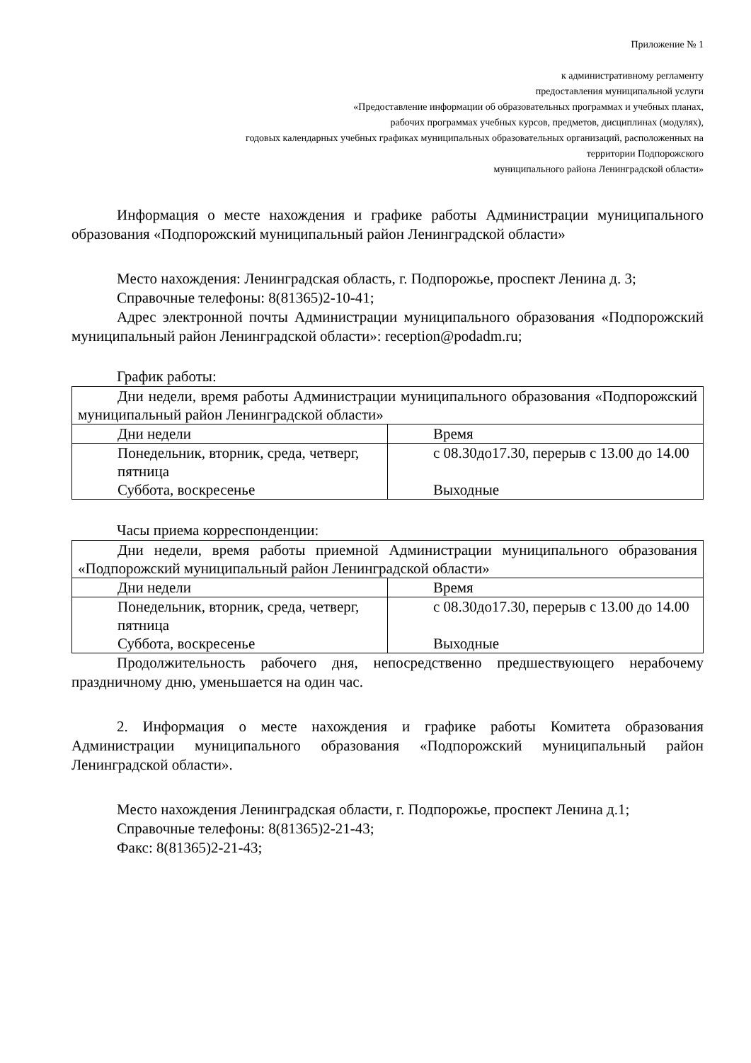Приложение № 1
к административному регламенту
предоставления муниципальной услуги
«Предоставление информации об образовательных программах и учебных планах,
рабочих программах учебных курсов, предметов, дисциплинах (модулях),
годовых календарных учебных графиках муниципальных образовательных организаций, расположенных на
территории Подпорожского
муниципального района Ленинградской области»
Информация о месте нахождения и графике работы Администрации муниципального образования «Подпорожский муниципальный район Ленинградской области»
Место нахождения: Ленинградская область, г. Подпорожье, проспект Ленина д. 3;
Справочные телефоны: 8(81365)2-10-41;
Адрес электронной почты Администрации муниципального образования «Подпорожский муниципальный район Ленинградской области»: reception@podadm.ru;
График работы:
| Дни недели, время работы Администрации муниципального образования «Подпорожский муниципальный район Ленинградской области» | |
| Дни недели | Время |
| Понедельник, вторник, среда, четверг, пятница Суббота, воскресенье | с 08.30до17.30, перерыв с 13.00 до 14.00 Выходные |
Часы приема корреспонденции:
| Дни недели, время работы приемной Администрации муниципального образования «Подпорожский муниципальный район Ленинградской области» | |
| Дни недели | Время |
| Понедельник, вторник, среда, четверг, пятница Суббота, воскресенье | с 08.30до17.30, перерыв с 13.00 до 14.00 Выходные |
Продолжительность рабочего дня, непосредственно предшествующего нерабочему праздничному дню, уменьшается на один час.
2. Информация о месте нахождения и графике работы Комитета образования Администрации муниципального образования «Подпорожский муниципальный район Ленинградской области».
Место нахождения Ленинградская области, г. Подпорожье, проспект Ленина д.1;
Справочные телефоны: 8(81365)2-21-43;
Факс: 8(81365)2-21-43;